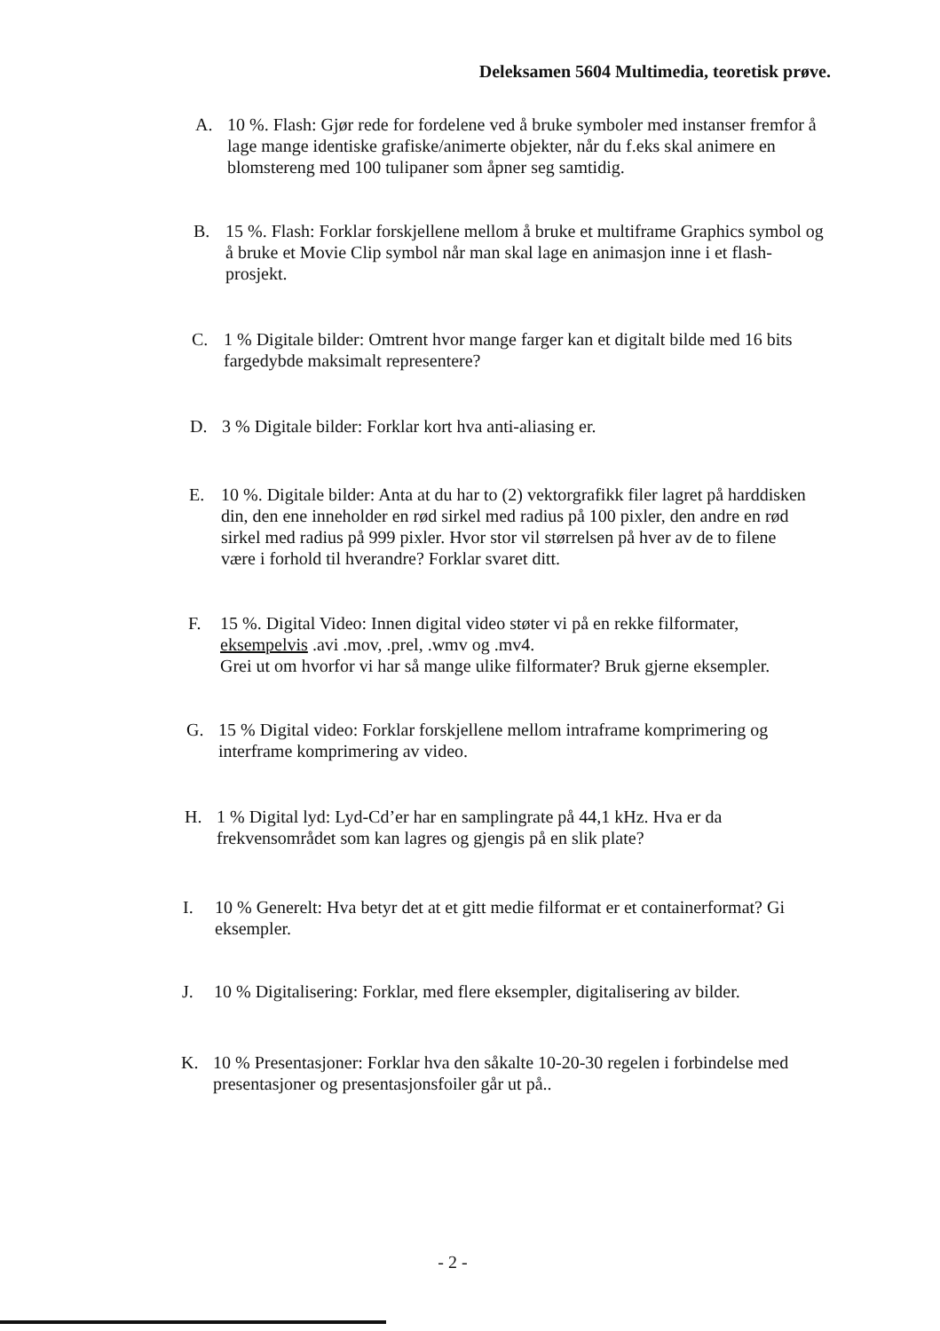Deleksamen 5604 Multimedia, teoretisk prøve.
A. 10 %. Flash: Gjør rede for fordelene ved å bruke symboler med instanser fremfor å lage mange identiske grafiske/animerte objekter, når du f.eks skal animere en blomstereng med 100 tulipaner som åpner seg samtidig.
B. 15 %. Flash: Forklar forskjellene mellom å bruke et multiframe Graphics symbol og å bruke et Movie Clip symbol når man skal lage en animasjon inne i et flash-prosjekt.
C. 1 % Digitale bilder: Omtrent hvor mange farger kan et digitalt bilde med 16 bits fargedybde maksimalt representere?
D. 3 % Digitale bilder: Forklar kort hva anti-aliasing er.
E. 10 %. Digitale bilder: Anta at du har to (2) vektorgrafikk filer lagret på harddisken din, den ene inneholder en rød sirkel med radius på 100 pixler, den andre en rød sirkel med radius på 999 pixler. Hvor stor vil størrelsen på hver av de to filene være i forhold til hverandre? Forklar svaret ditt.
F. 15 %. Digital Video: Innen digital video støter vi på en rekke filformater, eksempelvis .avi .mov, .prel, .wmv og .mv4.
Grei ut om hvorfor vi har så mange ulike filformater? Bruk gjerne eksempler.
G. 15 % Digital video: Forklar forskjellene mellom intraframe komprimering og interframe komprimering av video.
H. 1 % Digital lyd: Lyd-Cd’er har en samplingrate på 44,1 kHz. Hva er da frekvensområdet som kan lagres og gjengis på en slik plate?
I. 10 % Generelt: Hva betyr det at et gitt medie filformat er et containerformat? Gi eksempler.
J. 10 % Digitalisering: Forklar, med flere eksempler, digitalisering av bilder.
K. 10 % Presentasjoner: Forklar hva den såkalte 10-20-30 regelen i forbindelse med presentasjoner og presentasjonsfoiler går ut på..
- 2 -